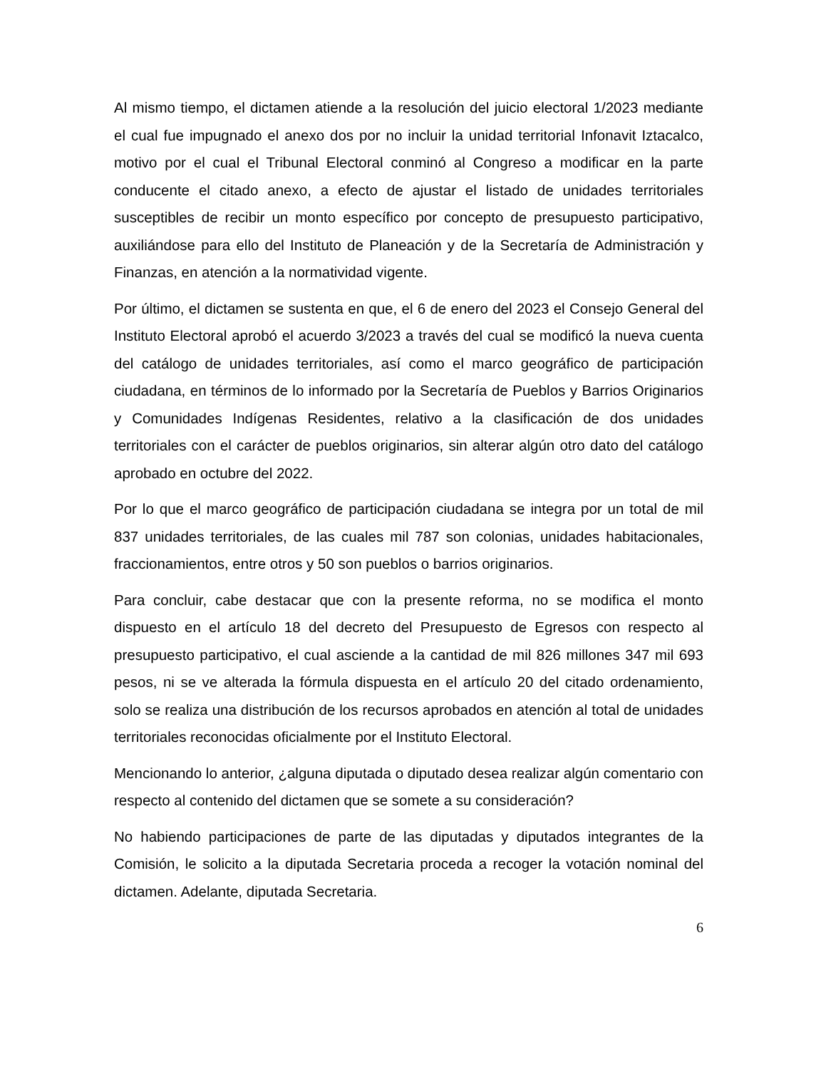Al mismo tiempo, el dictamen atiende a la resolución del juicio electoral 1/2023 mediante el cual fue impugnado el anexo dos por no incluir la unidad territorial Infonavit Iztacalco, motivo por el cual el Tribunal Electoral conminó al Congreso a modificar en la parte conducente el citado anexo, a efecto de ajustar el listado de unidades territoriales susceptibles de recibir un monto específico por concepto de presupuesto participativo, auxiliándose para ello del Instituto de Planeación y de la Secretaría de Administración y Finanzas, en atención a la normatividad vigente.
Por último, el dictamen se sustenta en que, el 6 de enero del 2023 el Consejo General del Instituto Electoral aprobó el acuerdo 3/2023 a través del cual se modificó la nueva cuenta del catálogo de unidades territoriales, así como el marco geográfico de participación ciudadana, en términos de lo informado por la Secretaría de Pueblos y Barrios Originarios y Comunidades Indígenas Residentes, relativo a la clasificación de dos unidades territoriales con el carácter de pueblos originarios, sin alterar algún otro dato del catálogo aprobado en octubre del 2022.
Por lo que el marco geográfico de participación ciudadana se integra por un total de mil 837 unidades territoriales, de las cuales mil 787 son colonias, unidades habitacionales, fraccionamientos, entre otros y 50 son pueblos o barrios originarios.
Para concluir, cabe destacar que con la presente reforma, no se modifica el monto dispuesto en el artículo 18 del decreto del Presupuesto de Egresos con respecto al presupuesto participativo, el cual asciende a la cantidad de mil 826 millones 347 mil 693 pesos, ni se ve alterada la fórmula dispuesta en el artículo 20 del citado ordenamiento, solo se realiza una distribución de los recursos aprobados en atención al total de unidades territoriales reconocidas oficialmente por el Instituto Electoral.
Mencionando lo anterior, ¿alguna diputada o diputado desea realizar algún comentario con respecto al contenido del dictamen que se somete a su consideración?
No habiendo participaciones de parte de las diputadas y diputados integrantes de la Comisión, le solicito a la diputada Secretaria proceda a recoger la votación nominal del dictamen. Adelante, diputada Secretaria.
6